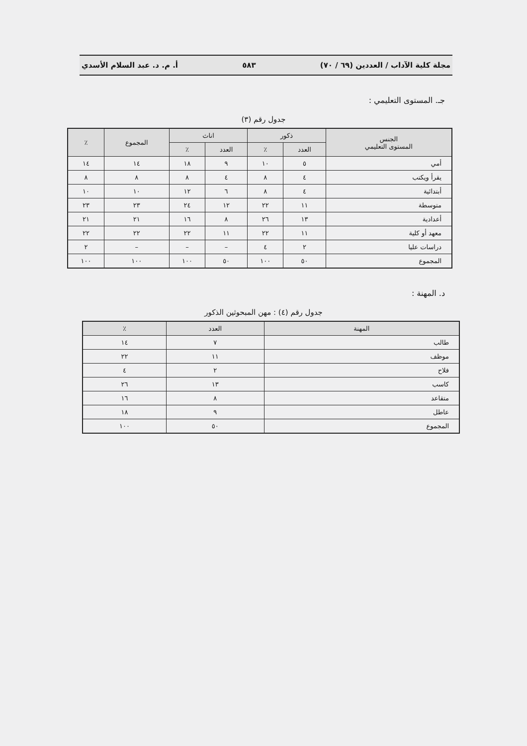مجلة كلية الآداب / العددين (٦٩ / ٧٠) ٥٨٣ أ. م. د. عبد السلام الأسدي
جـ. المستوى التعليمي :
جدول رقم (٣)
| الجنس المستوى التعليمي | ذكور | | اناث | | المجموع | ٪ |
| --- | --- | --- | --- | --- | --- | --- |
| | العدد | ٪ | العدد | ٪ | | |
| أمي | ٥ | ١٠ | ٩ | ١٨ | ١٤ | ١٤ |
| يقرأ ويكتب | ٤ | ٨ | ٤ | ٨ | ٨ | ٨ |
| أبتدائية | ٤ | ٨ | ٦ | ١٢ | ١٠ | ١٠ |
| متوسطة | ١١ | ٢٢ | ١٢ | ٢٤ | ٢٣ | ٢٣ |
| أعدادية | ١٣ | ٢٦ | ٨ | ١٦ | ٢١ | ٢١ |
| معهد أو كلية | ١١ | ٢٢ | ١١ | ٢٢ | ٢٢ | ٢٢ |
| دراسات عليا | ٢ | ٤ | – | – | – | ٢ |
| المجموع | ٥٠ | ١٠٠ | ٥٠ | ١٠٠ | ١٠٠ | ١٠٠ |
د. المهنة :
جدول رقم (٤) : مهن المبحوثين الذكور
| المهنة | العدد | ٪ |
| --- | --- | --- |
| طالب | ٧ | ١٤ |
| موظف | ١١ | ٢٢ |
| فلاح | ٢ | ٤ |
| كاسب | ١٣ | ٢٦ |
| متقاعد | ٨ | ١٦ |
| عاطل | ٩ | ١٨ |
| المجموع | ٥٠ | ١٠٠ |